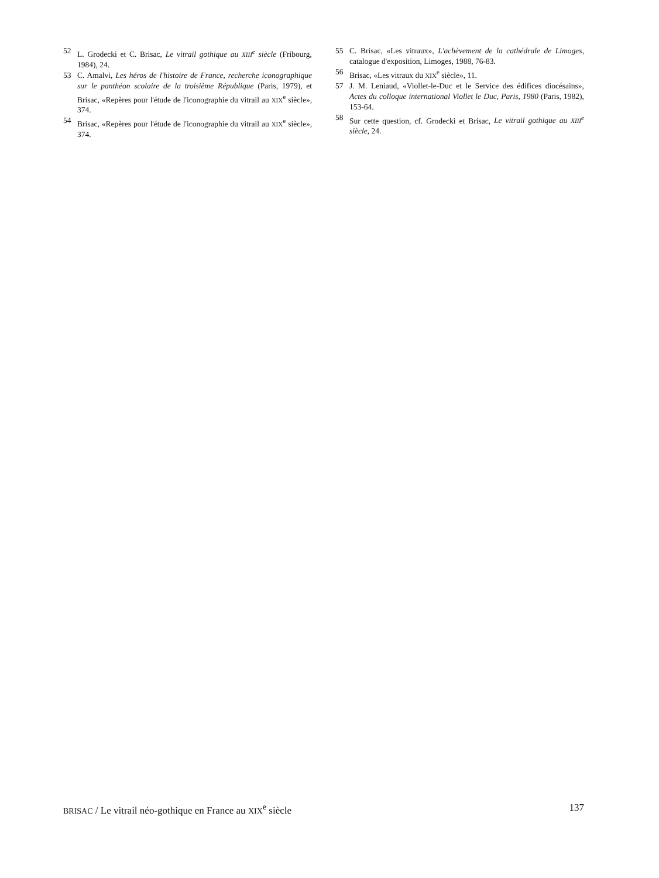52 L. Grodecki et C. Brisac, Le vitrail gothique au XIII<sup>e</sup> siècle (Fribourg, 1984), 24.
53 C. Amalvi, Les héros de l'histoire de France, recherche iconographique sur le panthéon scolaire de la troisième République (Paris, 1979), et Brisac, «Repères pour l'étude de l'iconographie du vitrail au XIX<sup>e</sup> siècle», 374.
54 Brisac, «Repères pour l'étude de l'iconographie du vitrail au XIX<sup>e</sup> siècle», 374.
55 C. Brisac, «Les vitraux», L'achèvement de la cathédrale de Limoges, catalogue d'exposition, Limoges, 1988, 76-83.
56 Brisac, «Les vitraux du XIX<sup>e</sup> siècle», 11.
57 J. M. Leniaud, «Viollet-le-Duc et le Service des édifices diocésains», Actes du colloque international Viollet le Duc, Paris, 1980 (Paris, 1982), 153-64.
58 Sur cette question, cf. Grodecki et Brisac, Le vitrail gothique au XIII<sup>e</sup> siècle, 24.
BRISAC / Le vitrail néo-gothique en France au XIX<sup>e</sup> siècle 137